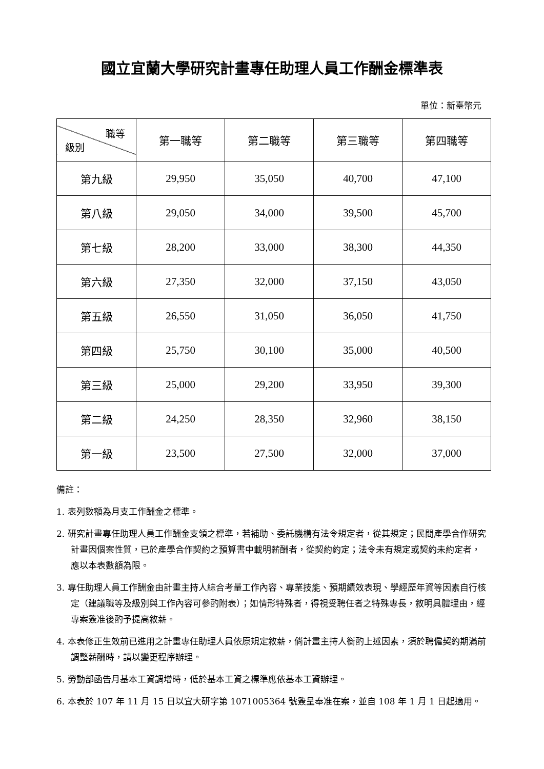國立宜蘭大學研究計畫專任助理人員工作酬金標準表
單位：新臺幣元
| 職等 級別 | 第一職等 | 第二職等 | 第三職等 | 第四職等 |
| --- | --- | --- | --- | --- |
| 第九級 | 29,950 | 35,050 | 40,700 | 47,100 |
| 第八級 | 29,050 | 34,000 | 39,500 | 45,700 |
| 第七級 | 28,200 | 33,000 | 38,300 | 44,350 |
| 第六級 | 27,350 | 32,000 | 37,150 | 43,050 |
| 第五級 | 26,550 | 31,050 | 36,050 | 41,750 |
| 第四級 | 25,750 | 30,100 | 35,000 | 40,500 |
| 第三級 | 25,000 | 29,200 | 33,950 | 39,300 |
| 第二級 | 24,250 | 28,350 | 32,960 | 38,150 |
| 第一級 | 23,500 | 27,500 | 32,000 | 37,000 |
備註：
1. 表列數額為月支工作酬金之標準。
2. 研究計畫專任助理人員工作酬金支領之標準，若補助、委託機構有法令規定者，從其規定；民間產學合作研究計畫因個案性質，已於產學合作契約之預算書中載明薪酬者，從契約約定；法令未有規定或契約未約定者，應以本表數額為限。
3. 專任助理人員工作酬金由計畫主持人綜合考量工作內容、專業技能、預期績效表現、學經歷年資等因素自行核定（建議職等及級別與工作內容可參酌附表）；如情形特殊者，得視受聘任者之特殊專長，敘明具體理由，經專案簽准後酌予提高敘薪。
4. 本表修正生效前已進用之計畫專任助理人員依原規定敘薪，倘計畫主持人衡酌上述因素，須於聘僱契約期滿前調整薪酬時，請以變更程序辦理。
5. 勞動部函告月基本工資調增時，低於基本工資之標準應依基本工資辦理。
6. 本表於 107 年 11 月 15 日以宜大研字第 1071005364 號簽呈奉准在案，並自 108 年 1 月 1 日起適用。